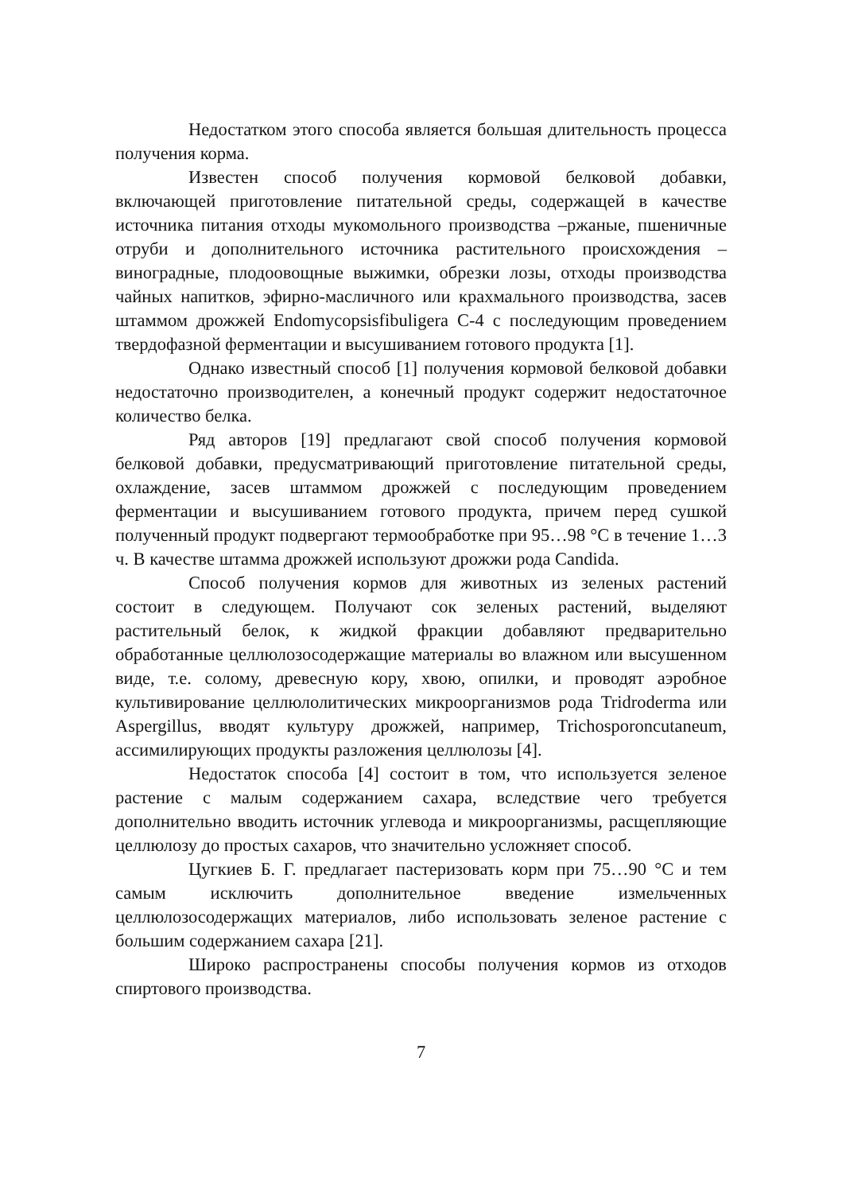Недостатком этого способа является большая длительность процесса получения корма.
Известен способ получения кормовой белковой добавки, включающей приготовление питательной среды, содержащей в качестве источника питания отходы мукомольного производства –ржаные, пшеничные отруби и дополнительного источника растительного происхождения –виноградные, плодоовощные выжимки, обрезки лозы, отходы производства чайных напитков, эфирно-масличного или крахмального производства, засев штаммом дрожжей Endomycopsisfibuligera С-4 с последующим проведением твердофазной ферментации и высушиванием готового продукта [1].
Однако известный способ [1] получения кормовой белковой добавки недостаточно производителен, а конечный продукт содержит недостаточное количество белка.
Ряд авторов [19] предлагают свой способ получения кормовой белковой добавки, предусматривающий приготовление питательной среды, охлаждение, засев штаммом дрожжей с последующим проведением ферментации и высушиванием готового продукта, причем перед сушкой полученный продукт подвергают термообработке при 95…98 °С в течение 1…3 ч. В качестве штамма дрожжей используют дрожжи рода Candida.
Способ получения кормов для животных из зеленых растений состоит в следующем. Получают сок зеленых растений, выделяют растительный белок, к жидкой фракции добавляют предварительно обработанные целлюлозосодержащие материалы во влажном или высушенном виде, т.е. солому, древесную кору, хвою, опилки, и проводят аэробное культивирование целлюлолитических микроорганизмов рода Tridroderma или Aspergillus, вводят культуру дрожжей, например, Trichosporoncutaneum, ассимилирующих продукты разложения целлюлозы [4].
Недостаток способа [4] состоит в том, что используется зеленое растение с малым содержанием сахара, вследствие чего требуется дополнительно вводить источник углевода и микроорганизмы, расщепляющие целлюлозу до простых сахаров, что значительно усложняет способ.
Цугкиев Б. Г. предлагает пастеризовать корм при 75…90 °С и тем самым исключить дополнительное введение измельченных целлюлозосодержащих материалов, либо использовать зеленое растение с большим содержанием сахара [21].
Широко распространены способы получения кормов из отходов спиртового производства.
7